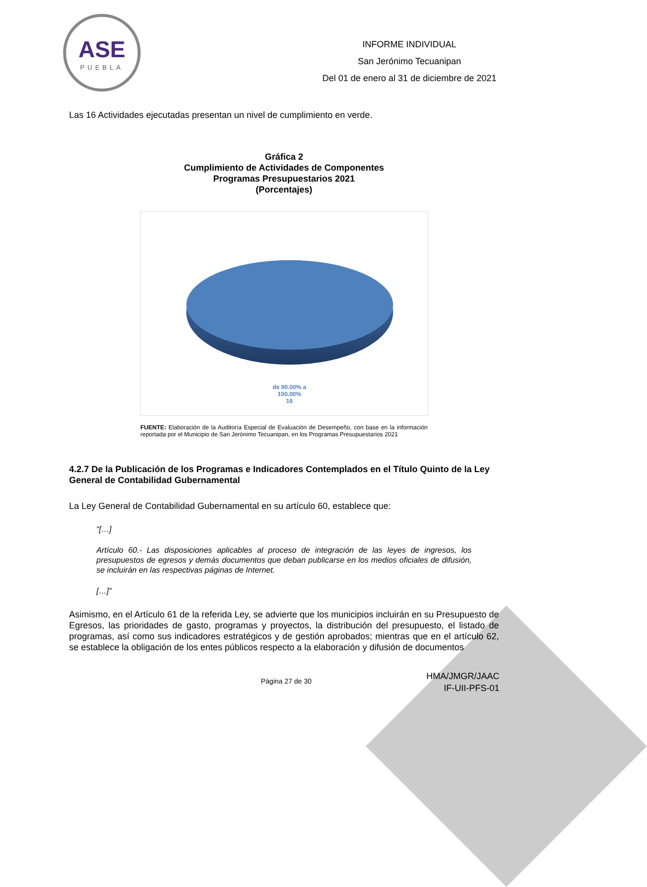ASE
PUEBLA
INFORME INDIVIDUAL
San Jerónimo Tecuanipan
Del 01 de enero al 31 de diciembre de 2021
Las 16 Actividades ejecutadas presentan un nivel de cumplimiento en verde.
Gráfica 2
Cumplimiento de Actividades de Componentes
Programas Presupuestarios 2021
(Porcentajes)
de 90.00% a
100.00%
16
FUENTE: Elaboración de la Auditoría Especial de Evaluación de Desempeño, con base en la información reportada por el Municipio de San Jerónimo Tecuanipan, en los Programas Presupuestarios 2021
4.2.7 De la Publicación de los Programas e Indicadores Contemplados en el Título Quinto de la Ley General de Contabilidad Gubernamental
La Ley General de Contabilidad Gubernamental en su artículo 60, establece que:
“[…]
Artículo 60.- Las disposiciones aplicables al proceso de integración de las leyes de ingresos, los presupuestos de egresos y demás documentos que deban publicarse en los medios oficiales de difusión, se incluirán en las respectivas páginas de Internet.
[…]”
Asimismo, en el Artículo 61 de la referida Ley, se advierte que los municipios incluirán en su Presupuesto de Egresos, las prioridades de gasto, programas y proyectos, la distribución del presupuesto, el listado de programas, así como sus indicadores estratégicos y de gestión aprobados; mientras que en el artículo 62, se establece la obligación de los entes públicos respecto a la elaboración y difusión de documentos
Página 27 de 30
HMA/JMGR/JAAC
IF-UII-PFS-01